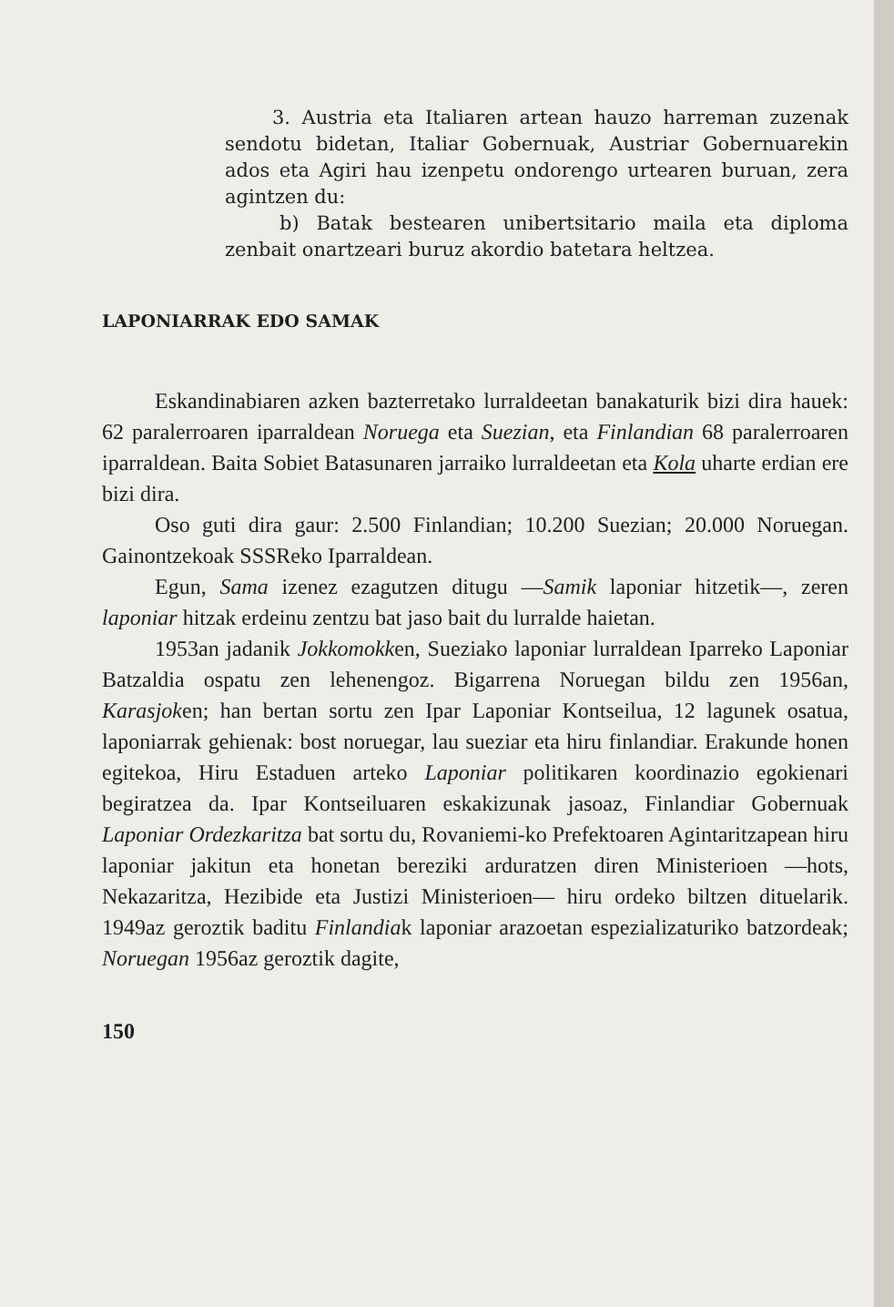3. Austria eta Italiaren artean hauzo harreman zuzenak sendotu bidetan, Italiar Gobernuak, Austriar Gobernuarekin ados eta Agiri hau izenpetu ondorengo urtearen buruan, zera agintzen du:
b) Batak bestearen unibertsitario maila eta diploma zenbait onartzeari buruz akordio batetara heltzea.
LAPONIARRAK EDO SAMAK
Eskandinabiaren azken bazterretako lurraldeetan banakaturik bizi dira hauek: 62 paralerroaren iparraldean Noruega eta Suezian, eta Finlandian 68 paralerroaren iparraldean. Baita Sobiet Batasunaren jarraiko lurraldeetan eta Kola uharte erdian ere bizi dira.
Oso guti dira gaur: 2.500 Finlandian; 10.200 Suezian; 20.000 Noruegan. Gainontzekoak SSSReko Iparraldean.
Egun, Sama izenez ezagutzen ditugu —Samik laponiar hitzetik—, zeren laponiar hitzak erdeinu zentzu bat jaso bait du lurralde haietan.
1953an jadanik Jokkomokken, Sueziako laponiar lurraldean Iparreko Laponiar Batzaldia ospatu zen lehenengoz. Bigarrena Noruegan bildu zen 1956an, Karasjoken; han bertan sortu zen Ipar Laponiar Kontseilua, 12 lagunek osatua, laponiarrak gehienak: bost noruegar, lau sueziar eta hiru finlandiar. Erakunde honen egitekoa, Hiru Estaduen arteko Laponiar politikaren koordinazio egokienari begiratzea da. Ipar Kontseiluaren eskakizunak jasoaz, Finlandiar Gobernuak Laponiar Ordezkaritza bat sortu du, Rovaniemi-ko Prefektoaren Agintaritzapean hiru laponiar jakitun eta honetan bereziki arduratzen diren Ministerioen —hots, Nekazaritza, Hezibide eta Justizi Ministerioen— hiru ordeko biltzen dituelarik. 1949az geroztik baditu Finlandiak laponiar arazoetan espezializaturiko batzordeak; Noruegan 1956az geroztik dagite,
150